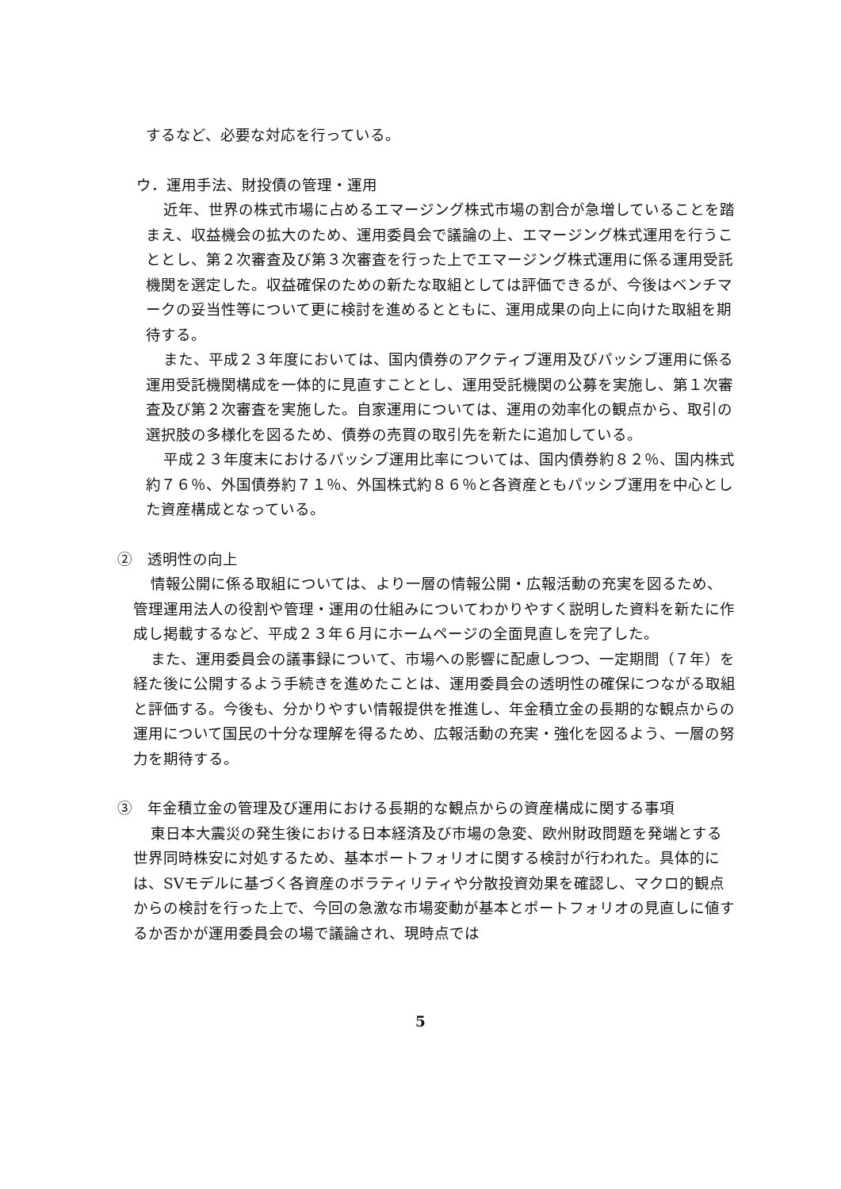するなど、必要な対応を行っている。
ウ．運用手法、財投債の管理・運用
近年、世界の株式市場に占めるエマージング株式市場の割合が急増していることを踏まえ、収益機会の拡大のため、運用委員会で議論の上、エマージング株式運用を行うこととし、第２次審査及び第３次審査を行った上でエマージング株式運用に係る運用受託機関を選定した。収益確保のための新たな取組としては評価できるが、今後はベンチマークの妥当性等について更に検討を進めるとともに、運用成果の向上に向けた取組を期待する。
また、平成２３年度においては、国内債券のアクティブ運用及びパッシブ運用に係る運用受託機関構成を一体的に見直すこととし、運用受託機関の公募を実施し、第１次審査及び第２次審査を実施した。自家運用については、運用の効率化の観点から、取引の選択肢の多様化を図るため、債券の売買の取引先を新たに追加している。
平成２３年度末におけるパッシブ運用比率については、国内債券約８２％、国内株式約７６％、外国債券約７１％、外国株式約８６％と各資産ともパッシブ運用を中心とした資産構成となっている。
②　透明性の向上
情報公開に係る取組については、より一層の情報公開・広報活動の充実を図るため、管理運用法人の役割や管理・運用の仕組みについてわかりやすく説明した資料を新たに作成し掲載するなど、平成２３年６月にホームページの全面見直しを完了した。
また、運用委員会の議事録について、市場への影響に配慮しつつ、一定期間（７年）を経た後に公開するよう手続きを進めたことは、運用委員会の透明性の確保につながる取組と評価する。今後も、分かりやすい情報提供を推進し、年金積立金の長期的な観点からの運用について国民の十分な理解を得るため、広報活動の充実・強化を図るよう、一層の努力を期待する。
③　年金積立金の管理及び運用における長期的な観点からの資産構成に関する事項
東日本大震災の発生後における日本経済及び市場の急変、欧州財政問題を発端とする世界同時株安に対処するため、基本ポートフォリオに関する検討が行われた。具体的には、SVモデルに基づく各資産のボラティリティや分散投資効果を確認し、マクロ的観点からの検討を行った上で、今回の急激な市場変動が基本とポートフォリオの見直しに値するか否かが運用委員会の場で議論され、現時点では
5